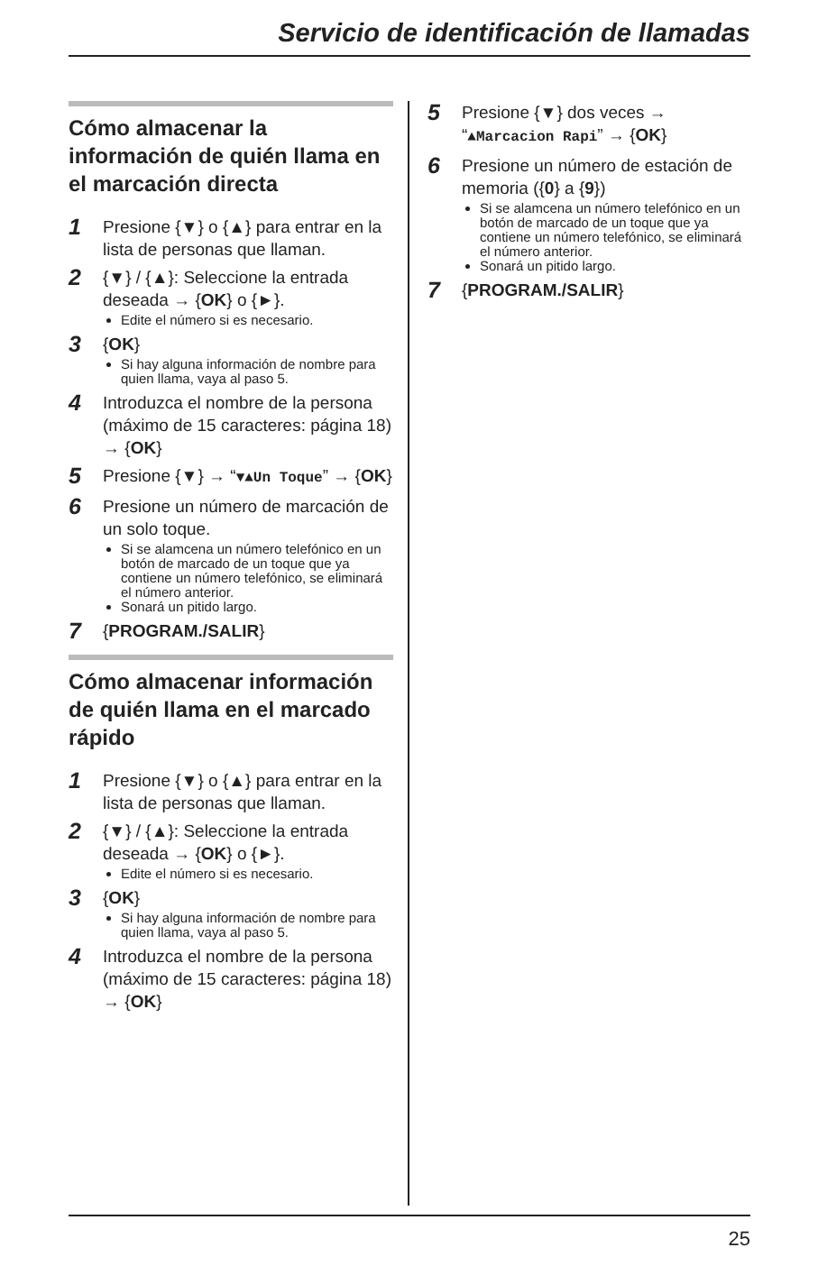Servicio de identificación de llamadas
Cómo almacenar la información de quién llama en el marcación directa
1
Presione {▼} o {▲} para entrar en la lista de personas que llaman.
2
{▼} / {▲}: Seleccione la entrada deseada → {OK} o {►}.
Edite el número si es necesario.
3
{OK}
Si hay alguna información de nombre para quien llama, vaya al paso 5.
4
Introduzca el nombre de la persona (máximo de 15 caracteres: página 18) → {OK}
5
Presione {▼} → “▼▲Un Toque” → {OK}
6
Presione un número de marcación de un solo toque.
Si se alamcena un número telefónico en un botón de marcado de un toque que ya contiene un número telefónico, se eliminará el número anterior.
Sonará un pitido largo.
7
{PROGRAM./SALIR}
Cómo almacenar información de quién llama en el marcado rápido
1
Presione {▼} o {▲} para entrar en la lista de personas que llaman.
2
{▼} / {▲}: Seleccione la entrada deseada → {OK} o {►}.
Edite el número si es necesario.
3
{OK}
Si hay alguna información de nombre para quien llama, vaya al paso 5.
4
Introduzca el nombre de la persona (máximo de 15 caracteres: página 18) → {OK}
5
Presione {▼} dos veces → “▲Marcacion Rapi” → {OK}
6
Presione un número de estación de memoria ({0} a {9})
Si se alamcena un número telefónico en un botón de marcado de un toque que ya contiene un número telefónico, se eliminará el número anterior.
Sonará un pitido largo.
7
{PROGRAM./SALIR}
25